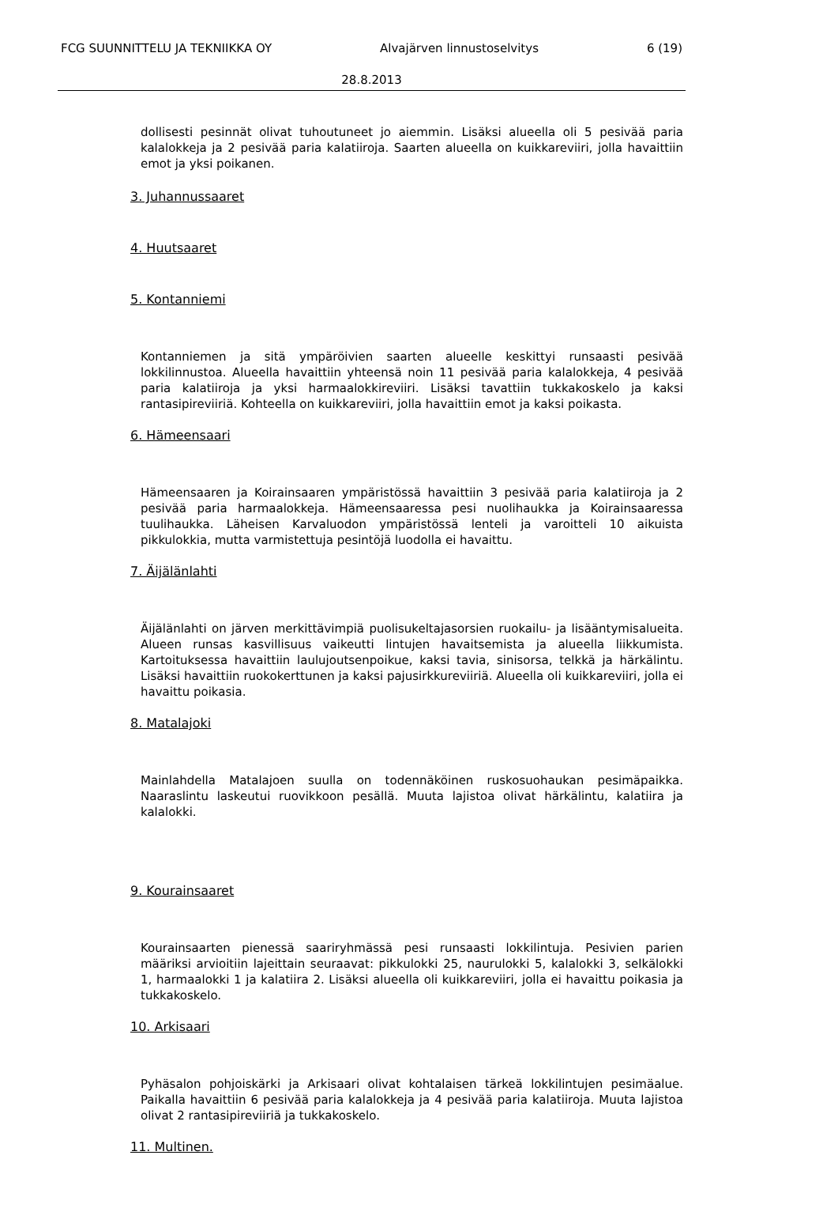FCG SUUNNITTELU JA TEKNIIKKA OY Alvajärven linnustoselvitys 6 (19)
28.8.2013
dollisesti pesinnät olivat tuhoutuneet jo aiemmin. Lisäksi alueella oli 5 pesivää paria kalalokkeja ja 2 pesivää paria kalatiiroja. Saarten alueella on kuikkareviiri, jolla havaittiin emot ja yksi poikanen.
3. Juhannussaaret
4. Huutsaaret
5. Kontanniemi
Kontanniemen ja sitä ympäröivien saarten alueelle keskittyi runsaasti pesivää lokkilinnustoa. Alueella havaittiin yhteensä noin 11 pesivää paria kalalokkeja, 4 pesivää paria kalatiiroja ja yksi harmaalokkireviiri. Lisäksi tavattiin tukkakoskelo ja kaksi rantasipireviiriä. Kohteella on kuikkareviiri, jolla havaittiin emot ja kaksi poikasta.
6. Hämeensaari
Hämeensaaren ja Koirainsaaren ympäristössä havaittiin 3 pesivää paria kalatiiroja ja 2 pesivää paria harmaalokkeja. Hämeensaaressa pesi nuolihaukka ja Koirainsaaressa tuulihaukka. Läheisen Karvaluodon ympäristössä lenteli ja varoitteli 10 aikuista pikkulokkia, mutta varmistettuja pesintöjä luodolla ei havaittu.
7. Äijälänlahti
Äijälänlahti on järven merkittävimpiä puolisukeltajasorsien ruokailu- ja lisääntymisalueita. Alueen runsas kasvillisuus vaikeutti lintujen havaitsemista ja alueella liikkumista. Kartoituksessa havaittiin laulujoutsenpoikue, kaksi tavia, sinisorsa, telkkä ja härkälintu. Lisäksi havaittiin ruokokerttunen ja kaksi pajusirkkureviiriä. Alueella oli kuikkareviiri, jolla ei havaittu poikasia.
8. Matalajoki
Mainlahdella Matalajoen suulla on todennäköinen ruskosuohaukan pesimäpaikka. Naaraslintu laskeutui ruovikkoon pesällä. Muuta lajistoa olivat härkälintu, kalatiira ja kalalokki.
9. Kourainsaaret
Kourainsaarten pienessä saariryhmässä pesi runsaasti lokkilintuja. Pesivien parien määriksi arvioitiin lajeittain seuraavat: pikkulokki 25, naurulokki 5, kalalokki 3, selkälokki 1, harmaalokki 1 ja kalatiira 2. Lisäksi alueella oli kuikkareviiri, jolla ei havaittu poikasia ja tukkakoskelo.
10. Arkisaari
Pyhäsalon pohjoiskärki ja Arkisaari olivat kohtalaisen tärkeä lokkilintujen pesimäalue. Paikalla havaittiin 6 pesivää paria kalalokkeja ja 4 pesivää paria kalatiiroja. Muuta lajistoa olivat 2 rantasipireviiriä ja tukkakoskelo.
11. Multinen.